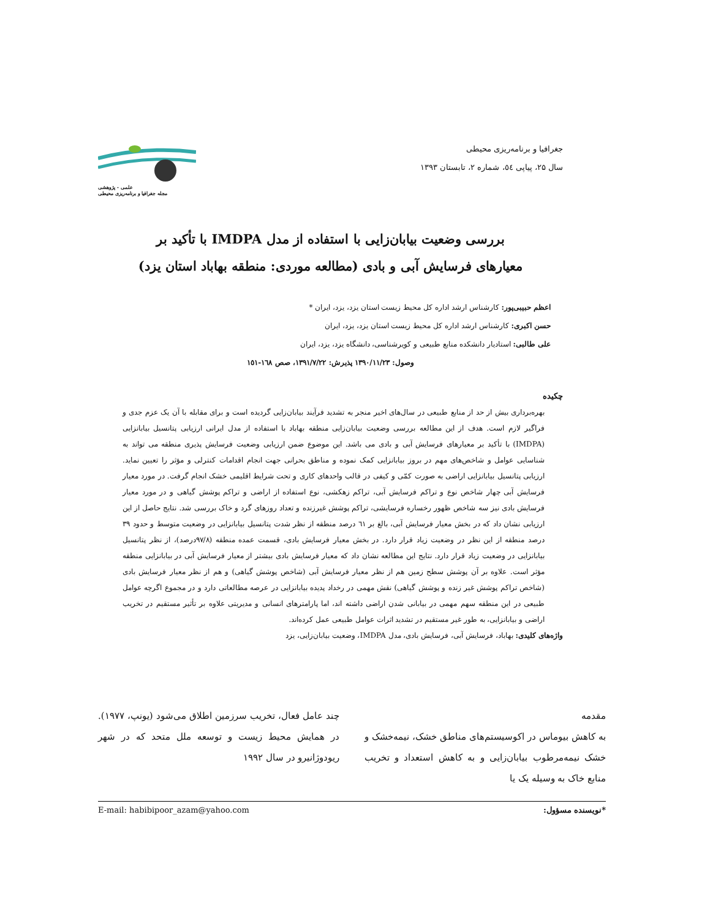جغرافیا و برنامه‌ریزی محیطی
سال ۲۵، پیاپی ٥٤، شماره ۲، تابستان ۱۳۹۳
علمی - پژوهشی
مجله جغرافیا و برنامه‌ریزی محیطی
بررسی وضعیت بیابان‌زایی با استفاده از مدل IMDPA با تأکید بر
معیارهای فرسایش آبی و بادی (مطالعه موردی: منطقه بهاباد استان یزد)
اعظم حبیبی‌پور: کارشناس ارشد اداره کل محیط زیست استان یزد، یزد، ایران *
حسن اکبری: کارشناس ارشد اداره کل محیط زیست استان یزد، یزد، ایران
علی طالبی: استادیار دانشکده منابع طبیعی و کویرشناسی، دانشگاه یزد، یزد، ایران
وصول: ۱۳۹۰/۱۱/۲۳ پذیرش: ۱۳۹۱/۷/۲۲، صص ۱٦۸-۱٥۱
چکیده
بهره‌برداری بیش از حد از منابع طبیعی در سال‌های اخیر منجر به تشدید فرآیند بیابان‌زایی گردیده است و برای مقابله با آن یک عزم جدی و فراگیر لازم است. هدف از این مطالعه بررسی وضعیت بیابان‌زایی منطقه بهاباد با استفاده از مدل ایرانی ارزیابی پتانسیل بیابانزایی (IMDPA) با تأکید بر معیارهای فرسایش آبی و بادی می باشد. این موضوع ضمن ارزیابی وضعیت فرسایش پذیری منطقه می تواند به شناسایی عوامل و شاخص‌های مهم در بروز بیابانزایی کمک نموده و مناطق بحرانی جهت انجام اقدامات کنترلی و مؤثر را تعیین نماید. ارزیابی پتانسیل بیابانزایی اراضی به صورت کمّی و کیفی در قالب واحدهای کاری و تحت شرایط اقلیمی خشک انجام گرفت. در مورد معیار فرسایش آبی چهار شاخص نوع و تراکم فرسایش آبی، تراکم زهکشی، نوع استفاده از اراضی و تراکم پوشش گیاهی و در مورد معیار فرسایش بادی نیز سه شاخص ظهور رخساره فرسایشی، تراکم پوشش غیرزنده و تعداد روزهای گرد و خاک بررسی شد. نتایج حاصل از این ارزیابی نشان داد که در بخش معیار فرسایش آبی، بالغ بر ٦۱ درصد منطقه از نظر شدت پتانسیل بیابانزایی در وضعیت متوسط و حدود ۳۹ درصد منطقه از این نظر در وضعیت زیاد قرار دارد. در بخش معیار فرسایش بادی، قسمت عمده منطقه (۹۷/۸درصد)، از نظر پتانسیل بیابانزایی در وضعیت زیاد قرار دارد. نتایج این مطالعه نشان داد که معیار فرسایش بادی بیشتر از معیار فرسایش آبی در بیابانزایی منطقه مؤثر است. علاوه بر آن پوشش سطح زمین هم از نظر معیار فرسایش آبی (شاخص پوشش گیاهی) و هم از نظر معیار فرسایش بادی (شاخص تراکم پوشش غیر زنده و پوشش گیاهی) نقش مهمی در رخداد پدیده بیابانزایی در عرصه مطالعاتی دارد و در مجموع اگرچه عوامل طبیعی در این منطقه سهم مهمی در بیابانی شدن اراضی داشته اند، اما پارامترهای انسانی و مدیریتی علاوه بر تأثیر مستقیم در تخریب اراضی و بیابانزایی، به طور غیر مستقیم در تشدید اثرات عوامل طبیعی عمل کرده‌اند.
واژه‌های کلیدی: بهاباد، فرسایش آبی، فرسایش بادی، مدل IMDPA، وضعیت بیابان‌زایی، یزد
مقدمه
به کاهش بیوماس در اکوسیستم‌های مناطق خشک، نیمه‌خشک و خشک نیمه‌مرطوب بیابان‌زایی و به کاهش استعداد و تخریب منابع خاک به وسیله یک یا
چند عامل فعال، تخریب سرزمین اطلاق می‌شود (یونپ، ۱۹۷۷). در همایش محیط زیست و توسعه ملل متحد که در شهر ریودوژانیرو در سال ۱۹۹۲
*نویسنده مسؤول: E-mail: habibipoor_azam@yahoo.com